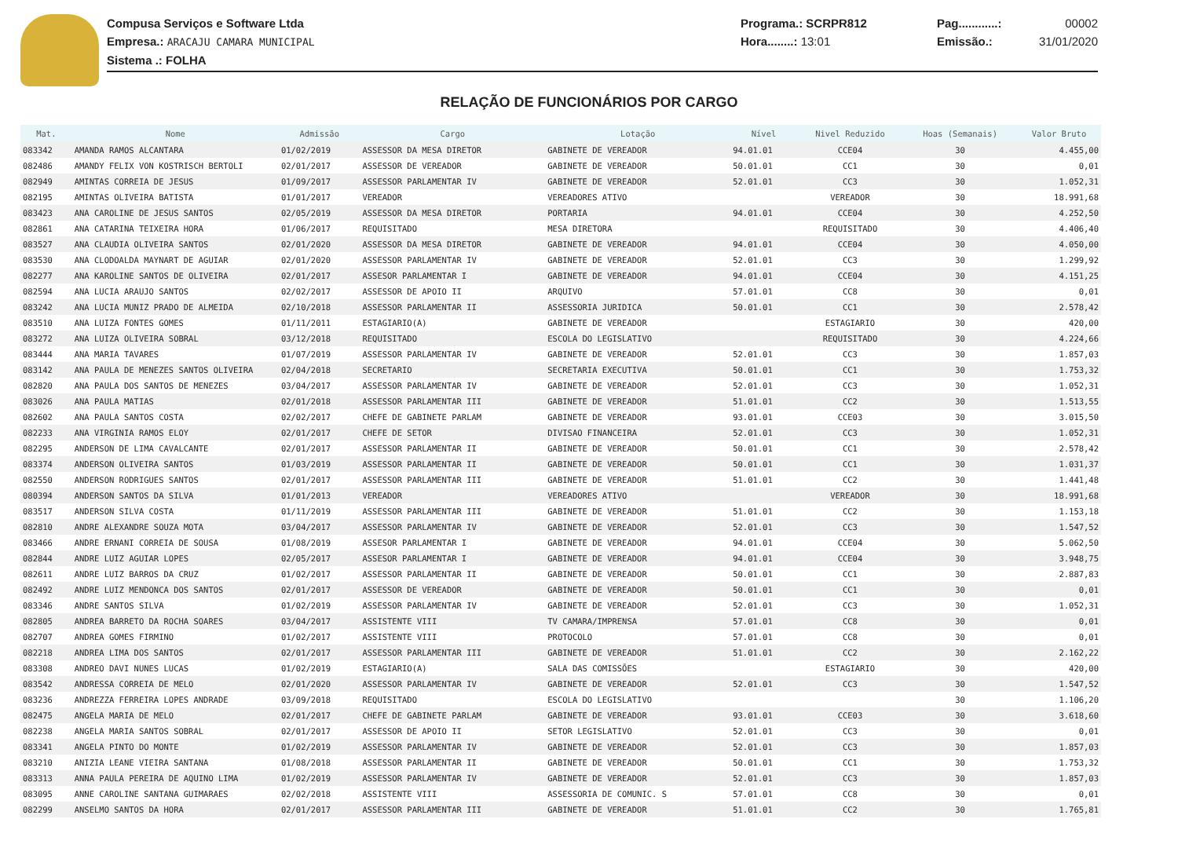Compusa Serviços e Software Ltda
Empresa.: ARACAJU CAMARA MUNICIPAL
Sistema .: FOLHA
Programa.: SCRPR812
Hora........: 13:01
Pag............:
Emissão.:
00002
31/01/2020
RELAÇÃO DE FUNCIONÁRIOS POR CARGO
| Mat. | Nome | Admissão | Cargo | Lotação | Nível | Nivel Reduzido | Hoas (Semanais) | Valor Bruto |
| --- | --- | --- | --- | --- | --- | --- | --- | --- |
| 083342 | AMANDA RAMOS ALCANTARA | 01/02/2019 | ASSESSOR DA MESA DIRETOR | GABINETE DE VEREADOR | 94.01.01 | CCE04 | 30 | 4.455,00 |
| 082486 | AMANDY FELIX VON KOSTRISCH BERTOLI | 02/01/2017 | ASSESSOR DE VEREADOR | GABINETE DE VEREADOR | 50.01.01 | CC1 | 30 | 0,01 |
| 082949 | AMINTAS CORREIA DE JESUS | 01/09/2017 | ASSESSOR PARLAMENTAR IV | GABINETE DE VEREADOR | 52.01.01 | CC3 | 30 | 1.052,31 |
| 082195 | AMINTAS OLIVEIRA BATISTA | 01/01/2017 | VEREADOR | VEREADORES ATIVO | | VEREADOR | 30 | 18.991,68 |
| 083423 | ANA CAROLINE DE JESUS SANTOS | 02/05/2019 | ASSESSOR DA MESA DIRETOR | PORTARIA | 94.01.01 | CCE04 | 30 | 4.252,50 |
| 082861 | ANA CATARINA TEIXEIRA HORA | 01/06/2017 | REQUISITADO | MESA DIRETORA | | REQUISITADO | 30 | 4.406,40 |
| 083527 | ANA CLAUDIA OLIVEIRA SANTOS | 02/01/2020 | ASSESSOR DA MESA DIRETOR | GABINETE DE VEREADOR | 94.01.01 | CCE04 | 30 | 4.050,00 |
| 083530 | ANA CLODOALDA MAYNART DE AGUIAR | 02/01/2020 | ASSESSOR PARLAMENTAR IV | GABINETE DE VEREADOR | 52.01.01 | CC3 | 30 | 1.299,92 |
| 082277 | ANA KAROLINE SANTOS DE OLIVEIRA | 02/01/2017 | ASSESOR PARLAMENTAR I | GABINETE DE VEREADOR | 94.01.01 | CCE04 | 30 | 4.151,25 |
| 082594 | ANA LUCIA ARAUJO SANTOS | 02/02/2017 | ASSESSOR DE APOIO II | ARQUIVO | 57.01.01 | CC8 | 30 | 0,01 |
| 083242 | ANA LUCIA MUNIZ PRADO DE ALMEIDA | 02/10/2018 | ASSESSOR PARLAMENTAR II | ASSESSORIA JURIDICA | 50.01.01 | CC1 | 30 | 2.578,42 |
| 083510 | ANA LUIZA FONTES GOMES | 01/11/2011 | ESTAGIARIO(A) | GABINETE DE VEREADOR | | ESTAGIARIO | 30 | 420,00 |
| 083272 | ANA LUIZA OLIVEIRA SOBRAL | 03/12/2018 | REQUISITADO | ESCOLA DO LEGISLATIVO | | REQUISITADO | 30 | 4.224,66 |
| 083444 | ANA MARIA TAVARES | 01/07/2019 | ASSESSOR PARLAMENTAR IV | GABINETE DE VEREADOR | 52.01.01 | CC3 | 30 | 1.857,03 |
| 083142 | ANA PAULA DE MENEZES SANTOS OLIVEIRA | 02/04/2018 | SECRETARIO | SECRETARIA EXECUTIVA | 50.01.01 | CC1 | 30 | 1.753,32 |
| 082820 | ANA PAULA DOS SANTOS DE MENEZES | 03/04/2017 | ASSESSOR PARLAMENTAR IV | GABINETE DE VEREADOR | 52.01.01 | CC3 | 30 | 1.052,31 |
| 083026 | ANA PAULA MATIAS | 02/01/2018 | ASSESSOR PARLAMENTAR III | GABINETE DE VEREADOR | 51.01.01 | CC2 | 30 | 1.513,55 |
| 082602 | ANA PAULA SANTOS COSTA | 02/02/2017 | CHEFE DE GABINETE PARLAM | GABINETE DE VEREADOR | 93.01.01 | CCE03 | 30 | 3.015,50 |
| 082233 | ANA VIRGINIA RAMOS ELOY | 02/01/2017 | CHEFE DE SETOR | DIVISAO FINANCEIRA | 52.01.01 | CC3 | 30 | 1.052,31 |
| 082295 | ANDERSON DE LIMA CAVALCANTE | 02/01/2017 | ASSESSOR PARLAMENTAR II | GABINETE DE VEREADOR | 50.01.01 | CC1 | 30 | 2.578,42 |
| 083374 | ANDERSON OLIVEIRA SANTOS | 01/03/2019 | ASSESSOR PARLAMENTAR II | GABINETE DE VEREADOR | 50.01.01 | CC1 | 30 | 1.031,37 |
| 082550 | ANDERSON RODRIGUES SANTOS | 02/01/2017 | ASSESSOR PARLAMENTAR III | GABINETE DE VEREADOR | 51.01.01 | CC2 | 30 | 1.441,48 |
| 080394 | ANDERSON SANTOS DA SILVA | 01/01/2013 | VEREADOR | VEREADORES ATIVO | | VEREADOR | 30 | 18.991,68 |
| 083517 | ANDERSON SILVA COSTA | 01/11/2019 | ASSESSOR PARLAMENTAR III | GABINETE DE VEREADOR | 51.01.01 | CC2 | 30 | 1.153,18 |
| 082810 | ANDRE ALEXANDRE SOUZA MOTA | 03/04/2017 | ASSESSOR PARLAMENTAR IV | GABINETE DE VEREADOR | 52.01.01 | CC3 | 30 | 1.547,52 |
| 083466 | ANDRE ERNANI CORREIA DE SOUSA | 01/08/2019 | ASSESOR PARLAMENTAR I | GABINETE DE VEREADOR | 94.01.01 | CCE04 | 30 | 5.062,50 |
| 082844 | ANDRE LUIZ AGUIAR LOPES | 02/05/2017 | ASSESOR PARLAMENTAR I | GABINETE DE VEREADOR | 94.01.01 | CCE04 | 30 | 3.948,75 |
| 082611 | ANDRE LUIZ BARROS DA CRUZ | 01/02/2017 | ASSESSOR PARLAMENTAR II | GABINETE DE VEREADOR | 50.01.01 | CC1 | 30 | 2.887,83 |
| 082492 | ANDRE LUIZ MENDONCA DOS SANTOS | 02/01/2017 | ASSESSOR DE VEREADOR | GABINETE DE VEREADOR | 50.01.01 | CC1 | 30 | 0,01 |
| 083346 | ANDRE SANTOS SILVA | 01/02/2019 | ASSESSOR PARLAMENTAR IV | GABINETE DE VEREADOR | 52.01.01 | CC3 | 30 | 1.052,31 |
| 082805 | ANDREA BARRETO DA ROCHA SOARES | 03/04/2017 | ASSISTENTE VIII | TV CAMARA/IMPRENSA | 57.01.01 | CC8 | 30 | 0,01 |
| 082707 | ANDREA GOMES FIRMINO | 01/02/2017 | ASSISTENTE VIII | PROTOCOLO | 57.01.01 | CC8 | 30 | 0,01 |
| 082218 | ANDREA LIMA DOS SANTOS | 02/01/2017 | ASSESSOR PARLAMENTAR III | GABINETE DE VEREADOR | 51.01.01 | CC2 | 30 | 2.162,22 |
| 083308 | ANDREO DAVI NUNES LUCAS | 01/02/2019 | ESTAGIARIO(A) | SALA DAS COMISSÕES | | ESTAGIARIO | 30 | 420,00 |
| 083542 | ANDRESSA CORREIA DE MELO | 02/01/2020 | ASSESSOR PARLAMENTAR IV | GABINETE DE VEREADOR | 52.01.01 | CC3 | 30 | 1.547,52 |
| 083236 | ANDREZZA FERREIRA LOPES ANDRADE | 03/09/2018 | REQUISITADO | ESCOLA DO LEGISLATIVO | | | 30 | 1.106,20 |
| 082475 | ANGELA MARIA DE MELO | 02/01/2017 | CHEFE DE GABINETE PARLAM | GABINETE DE VEREADOR | 93.01.01 | CCE03 | 30 | 3.618,60 |
| 082238 | ANGELA MARIA SANTOS SOBRAL | 02/01/2017 | ASSESSOR DE APOIO II | SETOR LEGISLATIVO | 52.01.01 | CC3 | 30 | 0,01 |
| 083341 | ANGELA PINTO DO MONTE | 01/02/2019 | ASSESSOR PARLAMENTAR IV | GABINETE DE VEREADOR | 52.01.01 | CC3 | 30 | 1.857,03 |
| 083210 | ANIZIA LEANE VIEIRA SANTANA | 01/08/2018 | ASSESSOR PARLAMENTAR II | GABINETE DE VEREADOR | 50.01.01 | CC1 | 30 | 1.753,32 |
| 083313 | ANNA PAULA PEREIRA DE AQUINO LIMA | 01/02/2019 | ASSESSOR PARLAMENTAR IV | GABINETE DE VEREADOR | 52.01.01 | CC3 | 30 | 1.857,03 |
| 083095 | ANNE CAROLINE SANTANA GUIMARAES | 02/02/2018 | ASSISTENTE VIII | ASSESSORIA DE COMUNIC. S | 57.01.01 | CC8 | 30 | 0,01 |
| 082299 | ANSELMO SANTOS DA HORA | 02/01/2017 | ASSESSOR PARLAMENTAR III | GABINETE DE VEREADOR | 51.01.01 | CC2 | 30 | 1.765,81 |